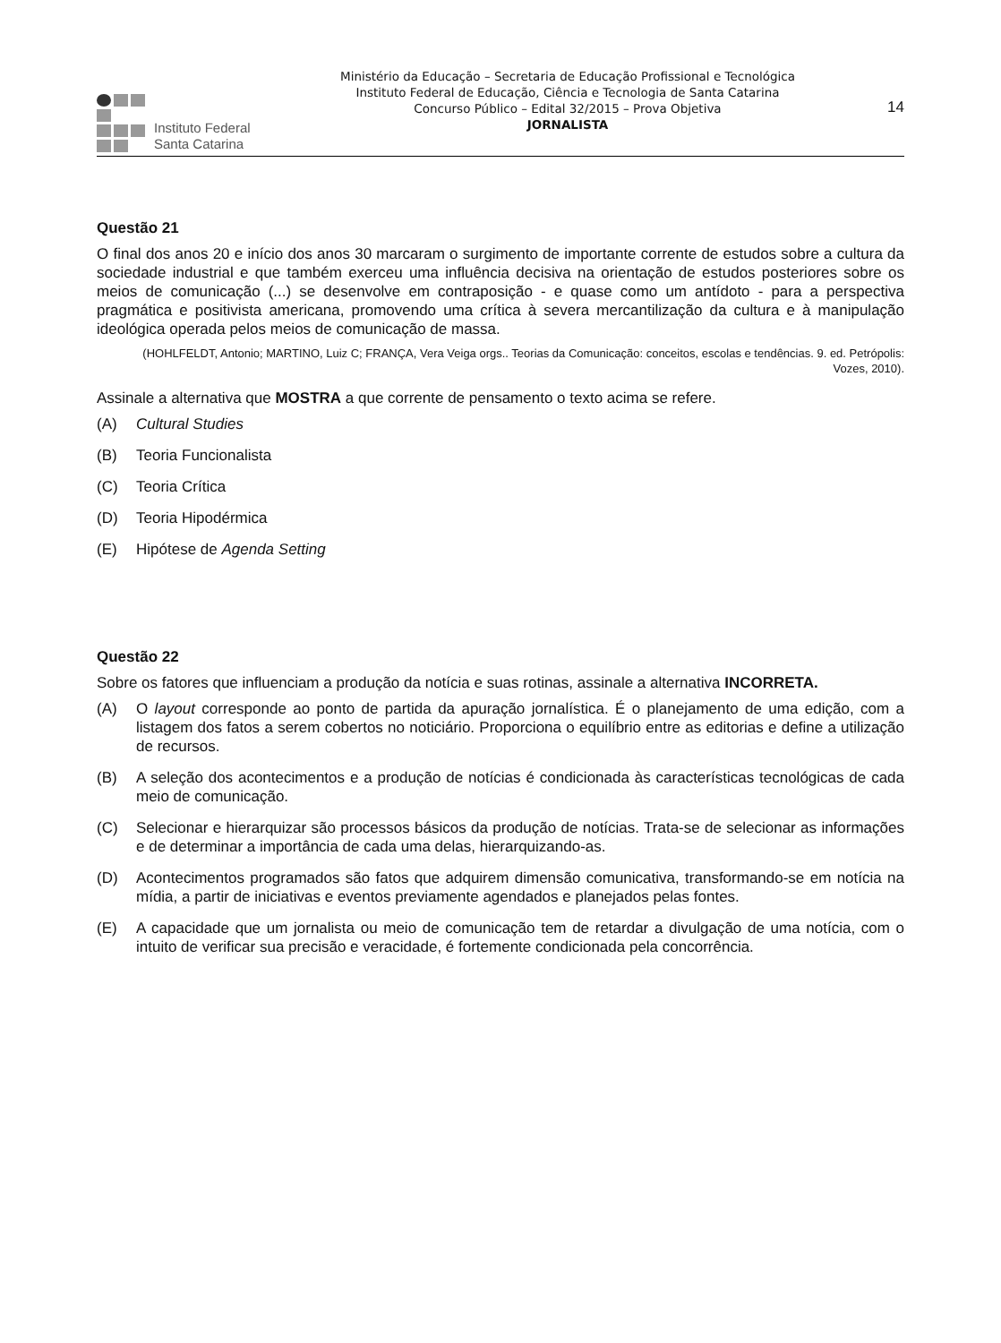Instituto Federal
Santa Catarina
Ministério da Educação – Secretaria de Educação Profissional e Tecnológica
Instituto Federal de Educação, Ciência e Tecnologia de Santa Catarina
Concurso Público – Edital 32/2015 – Prova Objetiva
JORNALISTA
14
Questão 21
O final dos anos 20 e início dos anos 30 marcaram o surgimento de importante corrente de estudos sobre a cultura da sociedade industrial e que também exerceu uma influência decisiva na orientação de estudos posteriores sobre os meios de comunicação (...) se desenvolve em contraposição - e quase como um antídoto - para a perspectiva pragmática e positivista americana, promovendo uma crítica à severa mercantilização da cultura e à manipulação ideológica operada pelos meios de comunicação de massa.
(HOHLFELDT, Antonio; MARTINO, Luiz C; FRANÇA, Vera Veiga orgs.. Teorias da Comunicação: conceitos, escolas e tendências. 9. ed. Petrópolis: Vozes, 2010).
Assinale a alternativa que MOSTRA a que corrente de pensamento o texto acima se refere.
(A) Cultural Studies
(B) Teoria Funcionalista
(C) Teoria Crítica
(D) Teoria Hipodérmica
(E) Hipótese de Agenda Setting
Questão 22
Sobre os fatores que influenciam a produção da notícia e suas rotinas, assinale a alternativa INCORRETA.
(A) O layout corresponde ao ponto de partida da apuração jornalística. É o planejamento de uma edição, com a listagem dos fatos a serem cobertos no noticiário. Proporciona o equilíbrio entre as editorias e define a utilização de recursos.
(B) A seleção dos acontecimentos e a produção de notícias é condicionada às características tecnológicas de cada meio de comunicação.
(C) Selecionar e hierarquizar são processos básicos da produção de notícias. Trata-se de selecionar as informações e de determinar a importância de cada uma delas, hierarquizando-as.
(D) Acontecimentos programados são fatos que adquirem dimensão comunicativa, transformando-se em notícia na mídia, a partir de iniciativas e eventos previamente agendados e planejados pelas fontes.
(E) A capacidade que um jornalista ou meio de comunicação tem de retardar a divulgação de uma notícia, com o intuito de verificar sua precisão e veracidade, é fortemente condicionada pela concorrência.